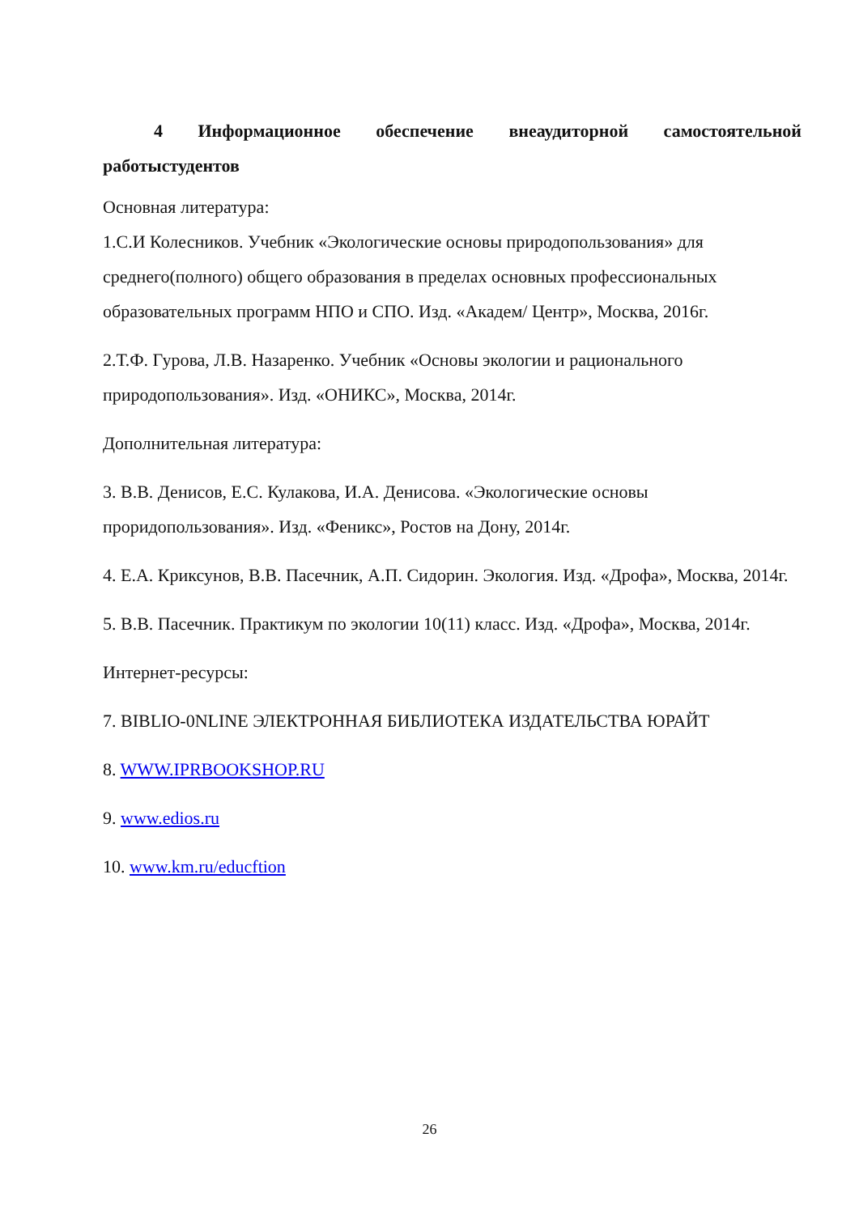4 Информационное обеспечение внеаудиторной самостоятельной работыстудентов
Основная литература:
1.С.И Колесников. Учебник «Экологические основы природопользования» для среднего(полного) общего образования в пределах основных профессиональных образовательных программ НПО и СПО. Изд. «Академ/ Центр», Москва, 2016г.
2.Т.Ф. Гурова, Л.В. Назаренко. Учебник «Основы экологии и рационального природопользования». Изд. «ОНИКС», Москва, 2014г.
Дополнительная литература:
3. В.В. Денисов, Е.С. Кулакова, И.А. Денисова. «Экологические основы проридопользования». Изд. «Феникс», Ростов на Дону, 2014г.
4. Е.А. Криксунов, В.В. Пасечник, А.П. Сидорин. Экология. Изд. «Дрофа», Москва, 2014г.
5. В.В. Пасечник. Практикум по экологии 10(11) класс. Изд. «Дрофа», Москва, 2014г.
Интернет-ресурсы:
7. BIBLIO-0NLINE ЭЛЕКТРОННАЯ БИБЛИОТЕКА ИЗДАТЕЛЬСТВА ЮРАЙТ
8. WWW.IPRBOOKSHOP.RU
9. www.edios.ru
10. www.km.ru/educftion
26